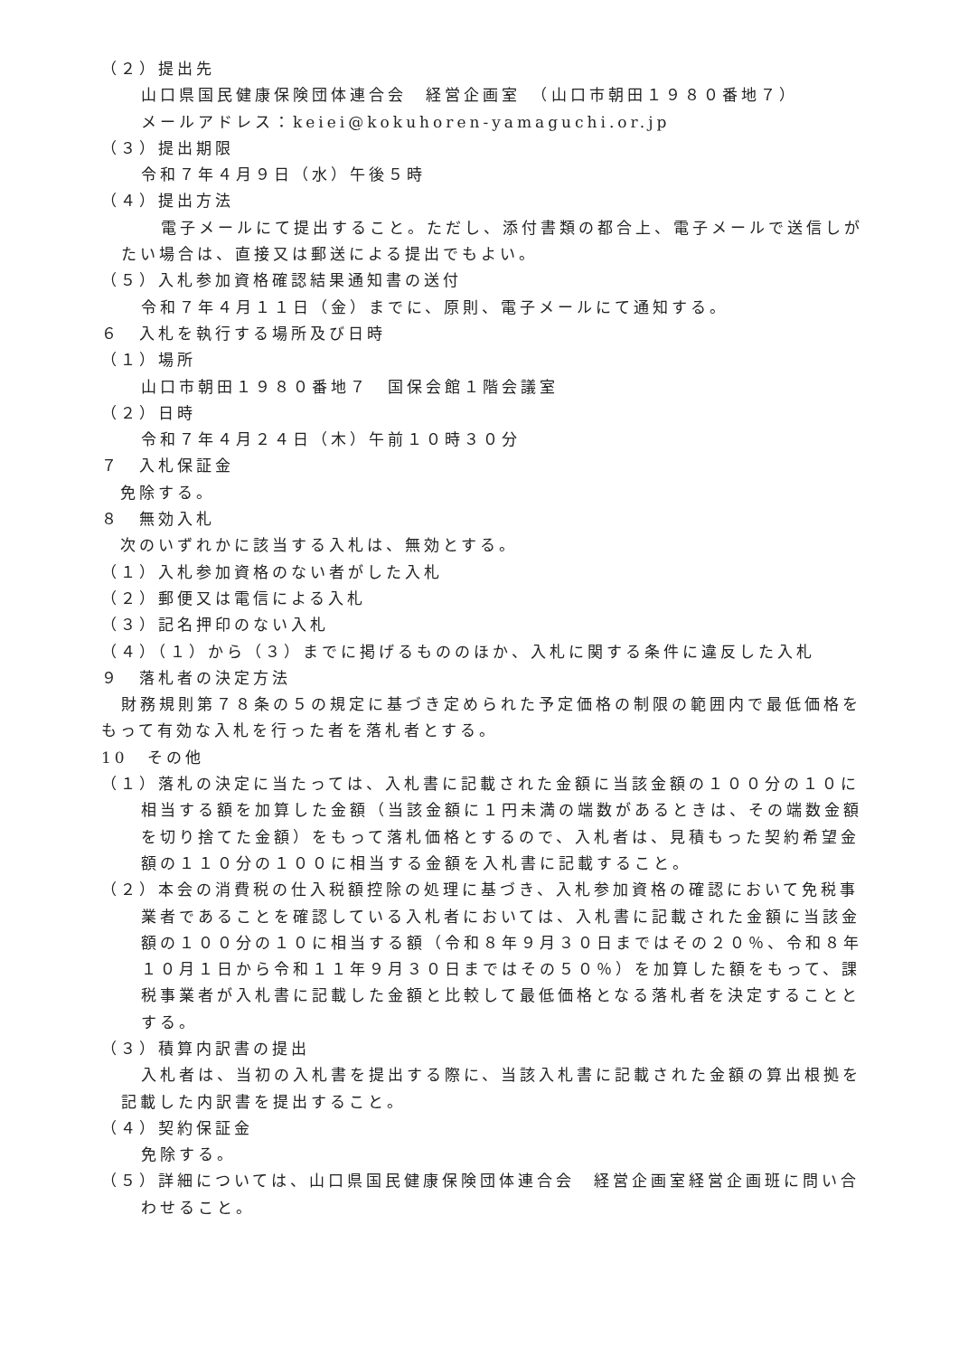（２）提出先
山口県国民健康保険団体連合会　経営企画室　（山口市朝田１９８０番地７）
メールアドレス：keiei@kokuhoren-yamaguchi.or.jp
（３）提出期限
令和７年４月９日（水）午後５時
（４）提出方法
電子メールにて提出すること。ただし、添付書類の都合上、電子メールで送信しがたい場合は、直接又は郵送による提出でもよい。
（５）入札参加資格確認結果通知書の送付
令和７年４月１１日（金）までに、原則、電子メールにて通知する。
６　入札を執行する場所及び日時
（１）場所
山口市朝田１９８０番地７　国保会館１階会議室
（２）日時
令和７年４月２４日（木）午前１０時３０分
７　入札保証金
免除する。
８　無効入札
次のいずれかに該当する入札は、無効とする。
（１）入札参加資格のない者がした入札
（２）郵便又は電信による入札
（３）記名押印のない入札
（４）（１）から（３）までに掲げるもののほか、入札に関する条件に違反した入札
９　落札者の決定方法
財務規則第７８条の５の規定に基づき定められた予定価格の制限の範囲内で最低価格をもって有効な入札を行った者を落札者とする。
10　その他
（１）落札の決定に当たっては、入札書に記載された金額に当該金額の１００分の１０に相当する額を加算した金額（当該金額に１円未満の端数があるときは、その端数金額を切り捨てた金額）をもって落札価格とするので、入札者は、見積もった契約希望金額の１１０分の１００に相当する金額を入札書に記載すること。
（２）本会の消費税の仕入税額控除の処理に基づき、入札参加資格の確認において免税事業者であることを確認している入札者においては、入札書に記載された金額に当該金額の１００分の１０に相当する額（令和８年９月３０日まではその２０％、令和８年１０月１日から令和１１年９月３０日まではその５０％）を加算した額をもって、課税事業者が入札書に記載した金額と比較して最低価格となる落札者を決定することとする。
（３）積算内訳書の提出
入札者は、当初の入札書を提出する際に、当該入札書に記載された金額の算出根拠を記載した内訳書を提出すること。
（４）契約保証金
免除する。
（５）詳細については、山口県国民健康保険団体連合会　経営企画室経営企画班に問い合わせること。